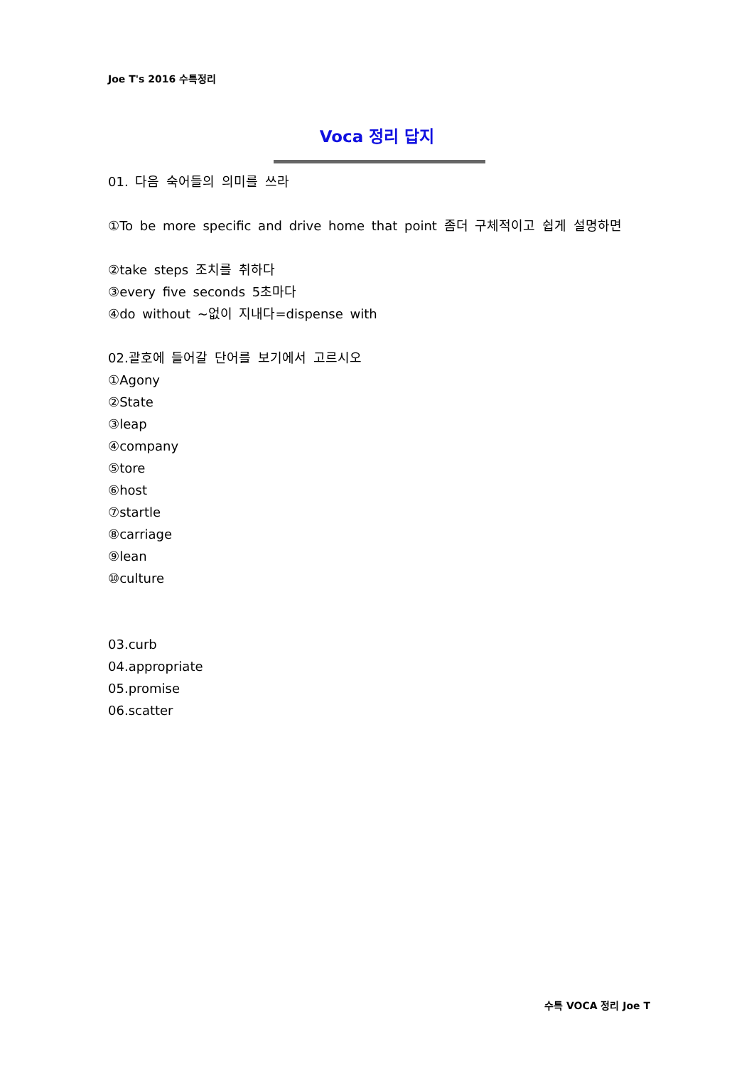Joe T's 2016 수특정리
Voca 정리 답지
01. 다음 숙어들의 의미를 쓰라
①To be more specific and drive home that point 좀더 구체적이고 쉽게 설명하면
②take steps 조치를 취하다
③every five seconds 5초마다
④do without ~없이 지내다=dispense with
02.괄호에 들어갈 단어를 보기에서 고르시오
①Agony
②State
③leap
④company
⑤tore
⑥host
⑦startle
⑧carriage
⑨lean
⑩culture
03.curb
04.appropriate
05.promise
06.scatter
수특 VOCA 정리 Joe T